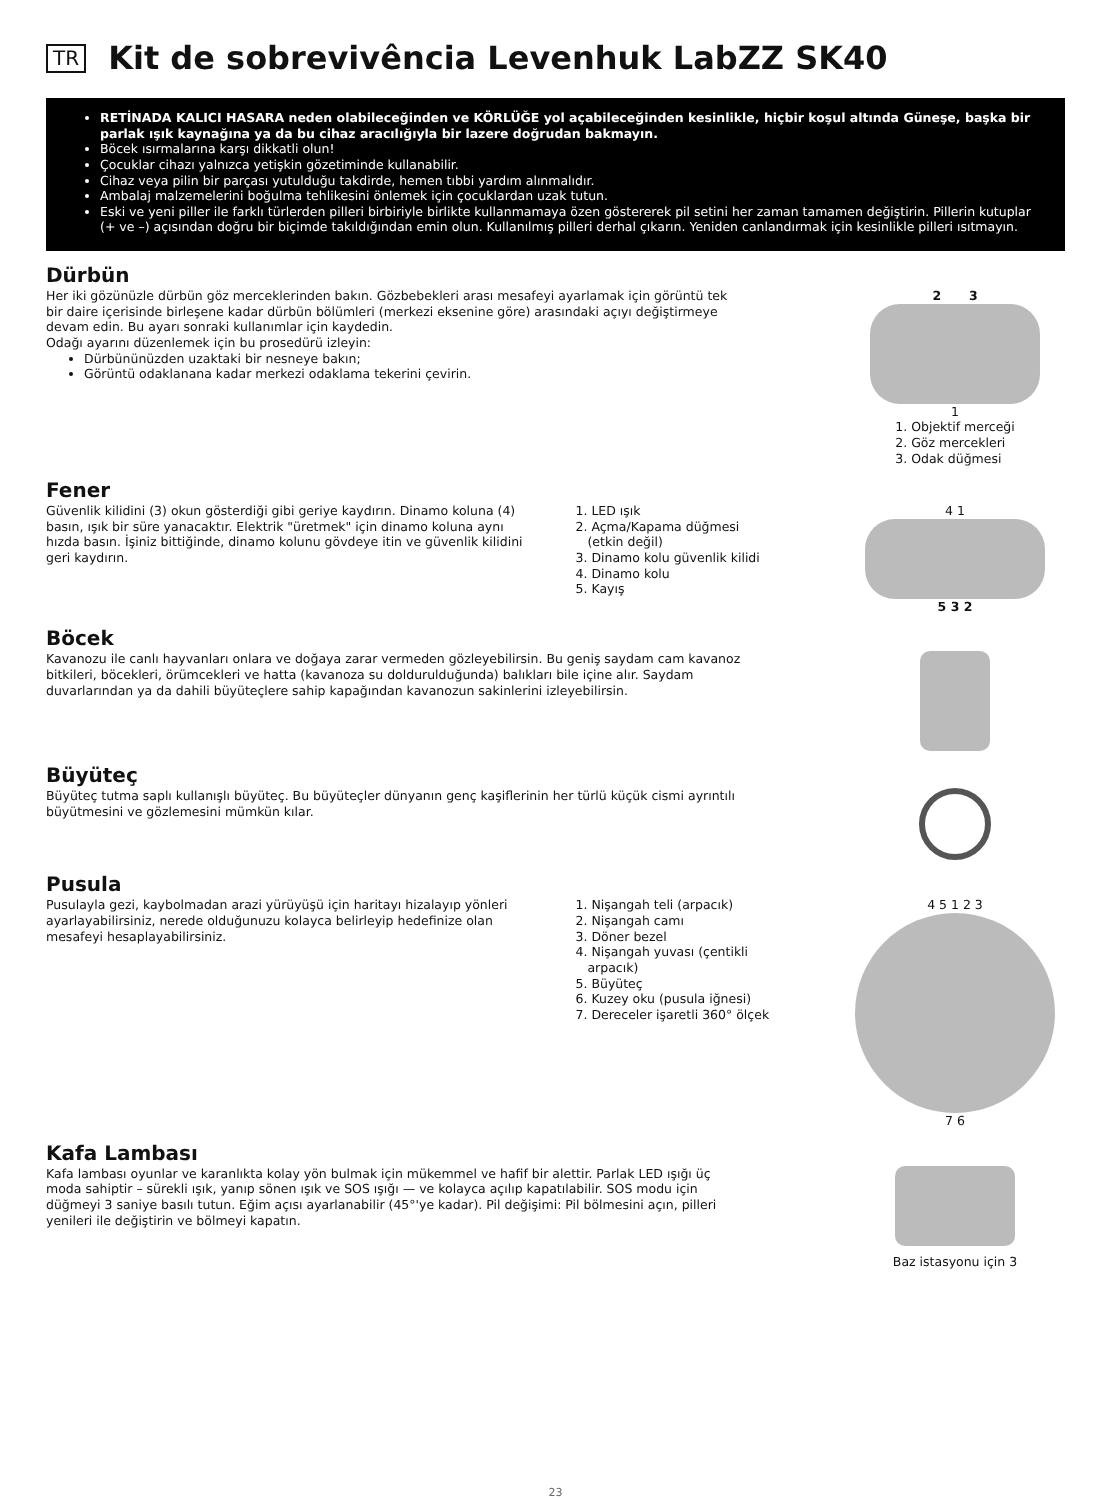TR Kit de sobrevivência Levenhuk LabZZ SK40
RETİNADA KALICI HASARA neden olabileceğinden ve KÖRLÜĞE yol açabileceğinden kesinlikle, hiçbir koşul altında Güneşe, başka bir parlak ışık kaynağına ya da bu cihaz aracılığıyla bir lazere doğrudan bakmayın.
Böcek ısırmalarına karşı dikkatli olun!
Çocuklar cihazı yalnızca yetişkin gözetiminde kullanabilir.
Cihaz veya pilin bir parçası yutulduğu takdirde, hemen tıbbi yardım alınmalıdır.
Ambalaj malzemelerini boğulma tehlikesini önlemek için çocuklardan uzak tutun.
Eski ve yeni piller ile farklı türlerden pilleri birbiriyle birlikte kullanmamaya özen göstererek pil setini her zaman tamamen değiştirin. Pillerin kutuplar (+ ve –) açısından doğru bir biçimde takıldığından emin olun. Kullanılmış pilleri derhal çıkarın. Yeniden canlandırmak için kesinlikle pilleri ısıtmayın.
Dürbün
Her iki gözünüzle dürbün göz merceklerinden bakın. Gözbebekleri arası mesafeyi ayarlamak için görüntü tek bir daire içerisinde birleşene kadar dürbün bölümleri (merkezi eksenine göre) arasındaki açıyı değiştirmeye devam edin. Bu ayarı sonraki kullanımlar için kaydedin.
Odağı ayarını düzenlemek için bu prosedürü izleyin:
Dürbününüzden uzaktaki bir nesneye bakın;
Görüntü odaklanana kadar merkezi odaklama tekerini çevirin.
2 3
1
1. Objektif merceği
2. Göz mercekleri
3. Odak düğmesi
Fener
Güvenlik kilidini (3) okun gösterdiği gibi geriye kaydırın. Dinamo koluna (4) basın, ışık bir süre yanacaktır. Elektrik "üretmek" için dinamo koluna aynı hızda basın. İşiniz bittiğinde, dinamo kolunu gövdeye itin ve güvenlik kilidini geri kaydırın.
1. LED ışık
2. Açma/Kapama düğmesi
(etkin değil)
3. Dinamo kolu güvenlik kilidi
4. Dinamo kolu
5. Kayış
4 1
5 3 2
Böcek
Kavanozu ile canlı hayvanları onlara ve doğaya zarar vermeden gözleyebilirsin. Bu geniş saydam cam kavanoz bitkileri, böcekleri, örümcekleri ve hatta (kavanoza su doldurulduğunda) balıkları bile içine alır. Saydam duvarlarından ya da dahili büyüteçlere sahip kapağından kavanozun sakinlerini izleyebilirsin.
Büyüteç
Büyüteç tutma saplı kullanışlı büyüteç. Bu büyüteçler dünyanın genç kaşiflerinin her türlü küçük cismi ayrıntılı büyütmesini ve gözlemesini mümkün kılar.
Pusula
Pusulayla gezi, kaybolmadan arazi yürüyüşü için haritayı hizalayıp yönleri ayarlayabilirsiniz, nerede olduğunuzu kolayca belirleyip hedefinize olan mesafeyi hesaplayabilirsiniz.
1. Nişangah teli (arpacık)
2. Nişangah camı
3. Döner bezel
4. Nişangah yuvası (çentikli
arpacık)
5. Büyüteç
6. Kuzey oku (pusula iğnesi)
7. Dereceler işaretli 360° ölçek
4 5 1 2 3
7 6
Kafa Lambası
Kafa lambası oyunlar ve karanlıkta kolay yön bulmak için mükemmel ve hafif bir alettir. Parlak LED ışığı üç moda sahiptir – sürekli ışık, yanıp sönen ışık ve SOS ışığı — ve kolayca açılıp kapatılabilir. SOS modu için düğmeyi 3 saniye basılı tutun. Eğim açısı ayarlanabilir (45°'ye kadar). Pil değişimi: Pil bölmesini açın, pilleri yenileri ile değiştirin ve bölmeyi kapatın.
Baz istasyonu için 3
23